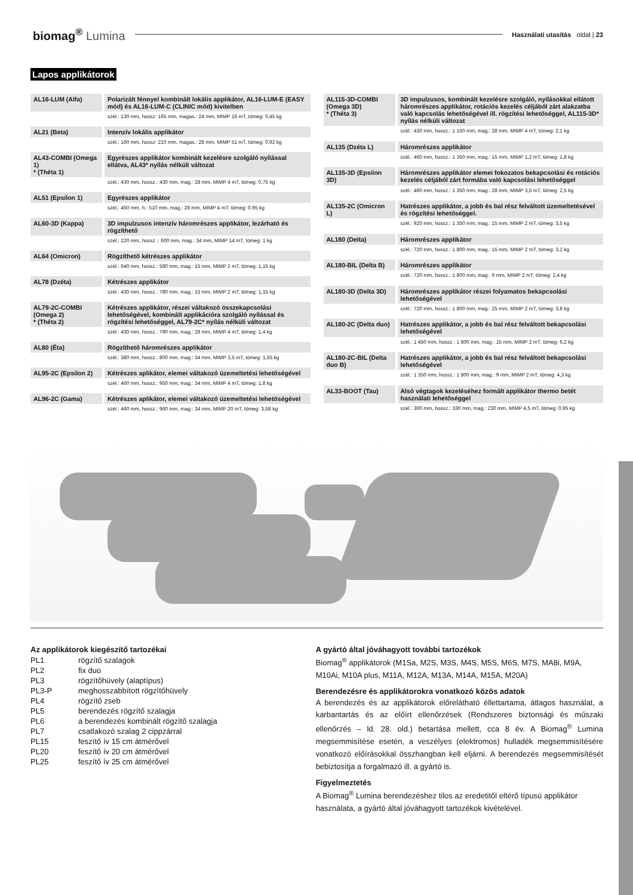biomag<sup>®</sup> Lumina
Használati utasítás oldal | 23
Lapos applikátorok
| AL16-LUM (Alfa) | Polarizált fénnyel kombinált lokális applikátor, AL16-LUM-E (EASY mód) és AL16-LUM-C (CLINIC mód) kivitelben |
| | szél.: 130 mm, hossz: 165 mm, magas.: 24 mm, MIMP 16 mT, tömeg: 0,45 kg |
| AL21 (Beta) | Intenzív lokális applikátor |
| | szél.: 160 mm, hossz: 210 mm, magas.: 28 mm, MIMP 51 mT, tömeg: 0,92 kg |
| AL43-COMBI (Omega 1) * (Théta 1) | Egyrészes applikátor kombinált kezelésre szolgáló nyílással ellátva, AL43* nyílás nélküli változat |
| | szél.: 430 mm, hossz.: 430 mm, mag.: 28 mm, MIMP 4 mT, tömeg: 0,75 kg |
| AL51 (Epsilon 1) | Egyrészes applikátor |
| | szél.: 450 mm, h.: 510 mm, mag.: 28 mm, MIMP 4 mT, tömeg: 0,95 kg |
| AL60-3D (Kappa) | 3D impulzusos intenzív háromrészes applikátor, lezárható és rögzíthető |
| | szél.: 220 mm, hossz .: 600 mm, mag.: 34 mm, MIMP 14 mT, tömeg: 1 kg |
| AL64 (Omicron) | Rögzíthető kétrészes applikátor |
| | szél.: 640 mm, hossz.: 580 mm, mag.: 15 mm, MIMP 2 mT, tömeg: 1,15 kg |
| AL78 (Dzéta) | Kétrészes applikátor |
| | szél.: 430 mm, hossz.: 780 mm, mag.: 15 mm, MIMP 2 mT, tömeg: 1,15 kg |
| AL79-2C-COMBI (Omega 2) * (Théta 2) | Kétrészes applikátor, részei váltakozó összekapcsolási lehetőségével, kombinált applikációra szolgáló nyílással és rögzítési lehetőséggel, AL79-2C* nyílás nélküli változat |
| | szél.: 430 mm, hossz.: 790 mm, mag.: 28 mm, MIMP 4 mT, tömeg: 1,4 kg |
| AL80 (Éta) | Rögzíthető háromrészes applikátor |
| | szél.: 380 mm, hossz.: 800 mm, mag.: 34 mm, MIMP 3,5 mT, tömeg: 1,55 kg |
| AL95-2C (Epsilon 2) | Kétrészes aplikátor, elemei váltakozó üzemeltetési lehetőségével |
| | szél.: 460 mm, hossz.: 950 mm, mag.: 34 mm, MIMP 4 mT, tömeg: 1,8 kg |
| AL96-2C (Gama) | Kétrészes aplikátor, elemei váltakozó üzemeltetési lehetőségével |
| | szél.: 460 mm, hossz.: 960 mm, mag.: 34 mm, MIMP 20 mT, tömeg: 3,58 kg |
| AL115-3D-COMBI (Omega 3D) * (Théta 3) | 3D impulzusos, kombinált kezelésre szolgáló, nyílásokkal ellátott háromrészes applikátor, rotációs kezelés céljából zárt alakzatba való kapcsolás lehetőségével ill. rögzítési lehetőséggel, AL115-3D* nyílás nélküli változat |
| | szél.: 430 mm, hossz.: 1 150 mm, mag.: 28 mm, MIMP 4 mT, tömeg: 2,1 kg |
| AL135 (Dzéta L) | Háromrészes applikátor |
| | szél.: 460 mm, hossz.: 1 350 mm, mag.: 15 mm, MIMP 1,2 mT, tömeg: 1,8 kg |
| AL135-3D (Epsilon 3D) | Háromrészes applikátor elemei fokozatos bekapcsolási és rotációs kezelés céljából zárt formába való kapcsolási lehetőséggel |
| | szél.: 460 mm, hossz.: 1 350 mm, mag.: 28 mm, MIMP 3,5 mT, tömeg: 2,5 kg |
| AL135-2C (Omicron L) | Hatrészes applikátor, a jobb és bal rész felváltott üzemeltetésével és rögzítési lehetőséggel. |
| | szél.: 920 mm, hossz.: 1 350 mm, mag.: 15 mm, MIMP 2 mT, tömeg: 3,5 kg |
| AL180 (Delta) | Háromrészes applikátor |
| | szél.: 720 mm, hossz.: 1 800 mm, mag.: 15 mm, MIMP 2 mT, tömeg: 3,2 kg |
| AL180-BIL (Delta B) | Háromrészes applikátor |
| | szél.: 720 mm, hossz.: 1 800 mm, mag.: 9 mm, MIMP 2 mT, tömeg: 2,4 kg |
| AL180-3D (Delta 3D) | Háromrészes applikátor részei folyamatos bekapcsolási lehetőségével |
| | szél.: 720 mm, hossz.: 1 800 mm, mag.: 25 mm, MIMP 2 mT, tömeg: 3,8 kg |
| AL180-2C (Delta duo) | Hatrészes applikátor, a jobb és bal rész felváltott bekapcsolási lehetőségével |
| | szél.: 1 450 mm, hossz.: 1 800 mm, mag.: 15 mm, MIMP 2 mT, tömeg: 6,2 kg |
| AL180-2C-BIL (Delta duo B) | Hatrészes applikátor, a jobb és bal rész felváltott bekapcsolási lehetőségével |
| | szél.: 1 350 mm, hossz.: 1 800 mm, mag.: 9 mm, MIMP 2 mT, tömeg: 4,3 kg |
| AL33-BOOT (Tau) | Alsó végtagok kezeléséhez formált applikátor thermo betét használati lehetőséggel |
| | szél.: 300 mm, hossz.: 330 mm, mag.: 230 mm, MIMP 4,5 mT, tömeg: 0,95 kg |
Az applikátorok kiegészítő tartozékai
| PL1 | rögzítő szalagok |
| PL2 | fix duo |
| PL3 | rögzítőhüvely (alaptípus) |
| PL3-P | meghosszabbított rögzítőhüvely |
| PL4 | rögzítő zseb |
| PL5 | berendezés rögzítő szalagja |
| PL6 | a berendezés kombinált rögzítő szalagja |
| PL7 | csatlakozó szalag 2 cippzárral |
| PL15 | feszítő ív 15 cm átmérővel |
| PL20 | feszítő ív 20 cm átmérővel |
| PL25 | feszítő ív 25 cm átmérővel |
A gyártó által jóváhagyott további tartozékok
Biomag<sup>®</sup> applikátorok (M1Sa, M2S, M3S, M4S, M5S, M6S, M7S, MA8i, M9A, M10Ai, M10A plus, M11A, M12A, M13A, M14A, M15A, M20A)
Berendezésre és applikátorokra vonatkozó közös adatok
A berendezés és az applikátorok előrelátható éllettartama, átlagos használat, a karbantartás és az előírt ellenőrzések (Rendszeres biztonsági és műszaki ellenőrzés – ld. 28. old.) betartása mellett, cca 8 év. A Biomag<sup>®</sup> Lumina megsemmisítése esetén, a veszélyes (elektromos) hulladék megsemmisítésére vonatkozó előírásokkal összhangban kell eljárni. A berendezés megsemmisítését bebiztosítja a forgalmazó ill. a gyártó is.
Figyelmeztetés
A Biomag<sup>®</sup> Lumina berendezéshez tilos az eredetitől eltérő típusú applikátor használata, a gyártó által jóváhagyott tartozékok kivételével.